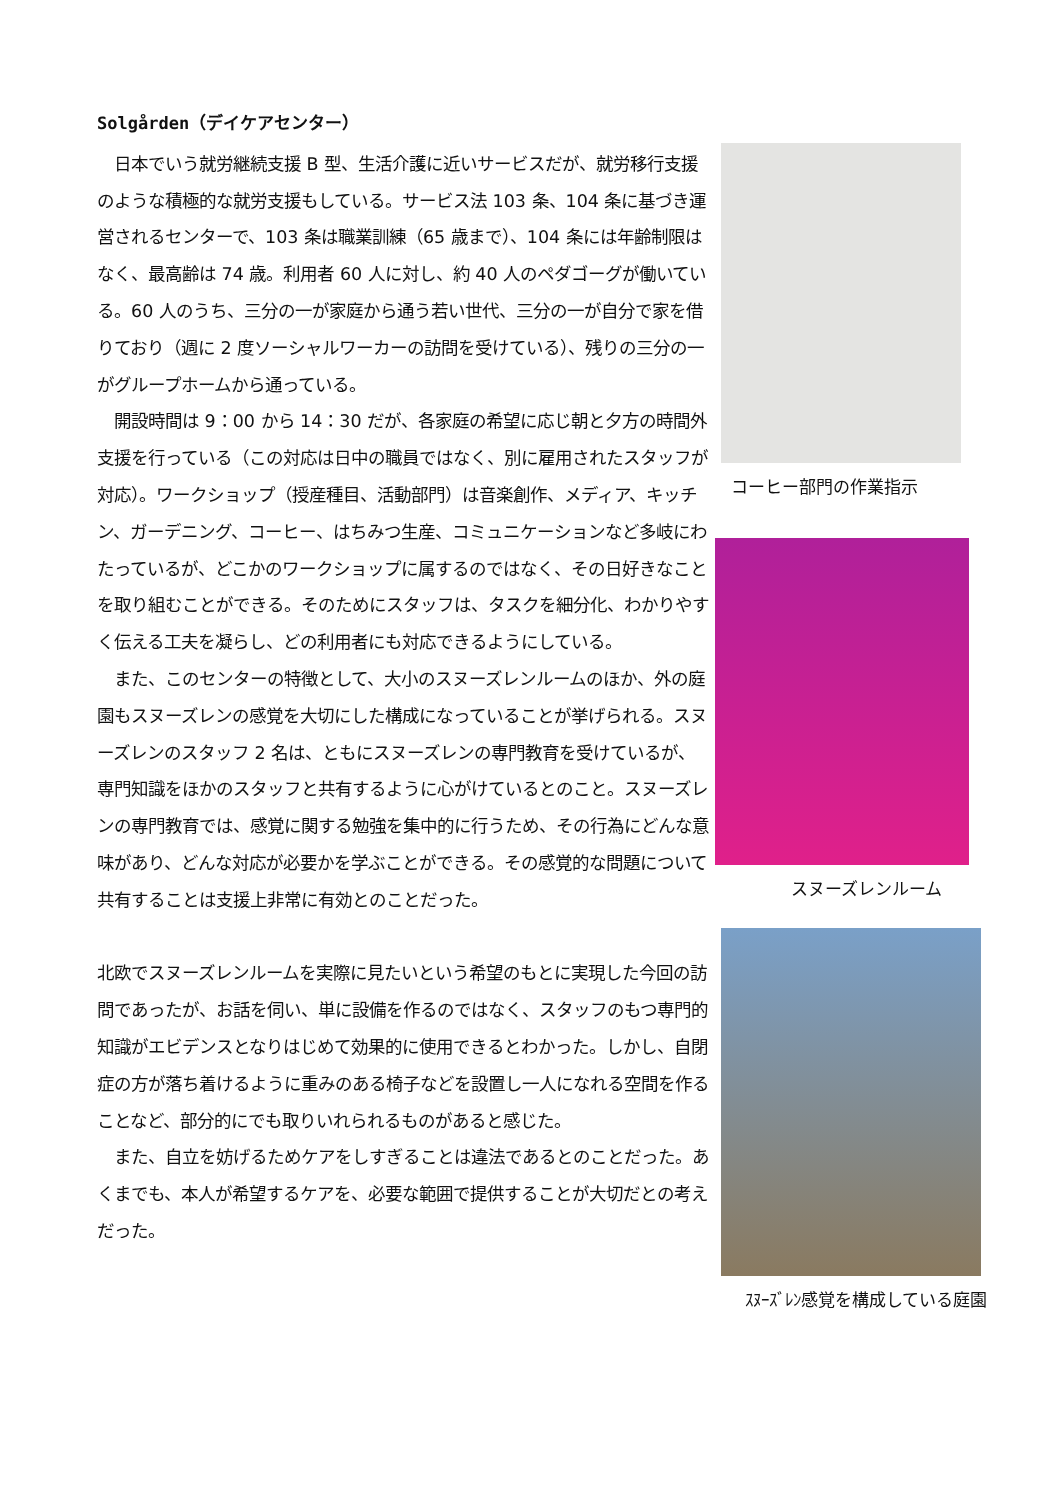Solgården（デイケアセンター）
　日本でいう就労継続支援 B 型、生活介護に近いサービスだが、就労移行支援のような積極的な就労支援もしている。サービス法 103 条、104 条に基づき運営されるセンターで、103 条は職業訓練（65 歳まで）、104 条には年齢制限はなく、最高齢は 74 歳。利用者 60 人に対し、約 40 人のペダゴーグが働いている。60 人のうち、三分の一が家庭から通う若い世代、三分の一が自分で家を借りており（週に 2 度ソーシャルワーカーの訪問を受けている）、残りの三分の一がグループホームから通っている。
　開設時間は 9：00 から 14：30 だが、各家庭の希望に応じ朝と夕方の時間外支援を行っている（この対応は日中の職員ではなく、別に雇用されたスタッフが対応）。ワークショップ（授産種目、活動部門）は音楽創作、メディア、キッチン、ガーデニング、コーヒー、はちみつ生産、コミュニケーションなど多岐にわたっているが、どこかのワークショップに属するのではなく、その日好きなことを取り組むことができる。そのためにスタッフは、タスクを細分化、わかりやすく伝える工夫を凝らし、どの利用者にも対応できるようにしている。
　また、このセンターの特徴として、大小のスヌーズレンルームのほか、外の庭園もスヌーズレンの感覚を大切にした構成になっていることが挙げられる。スヌーズレンのスタッフ 2 名は、ともにスヌーズレンの専門教育を受けているが、専門知識をほかのスタッフと共有するように心がけているとのこと。スヌーズレンの専門教育では、感覚に関する勉強を集中的に行うため、その行為にどんな意味があり、どんな対応が必要かを学ぶことができる。その感覚的な問題について共有することは支援上非常に有効とのことだった。
北欧でスヌーズレンルームを実際に見たいという希望のもとに実現した今回の訪問であったが、お話を伺い、単に設備を作るのではなく、スタッフのもつ専門的知識がエビデンスとなりはじめて効果的に使用できるとわかった。しかし、自閉症の方が落ち着けるように重みのある椅子などを設置し一人になれる空間を作ることなど、部分的にでも取りいれられるものがあると感じた。
　また、自立を妨げるためケアをしすぎることは違法であるとのことだった。あくまでも、本人が希望するケアを、必要な範囲で提供することが大切だとの考えだった。
コーヒー部門の作業指示
スヌーズレンルーム
ｽﾇｰｽﾞﾚﾝ感覚を構成している庭園